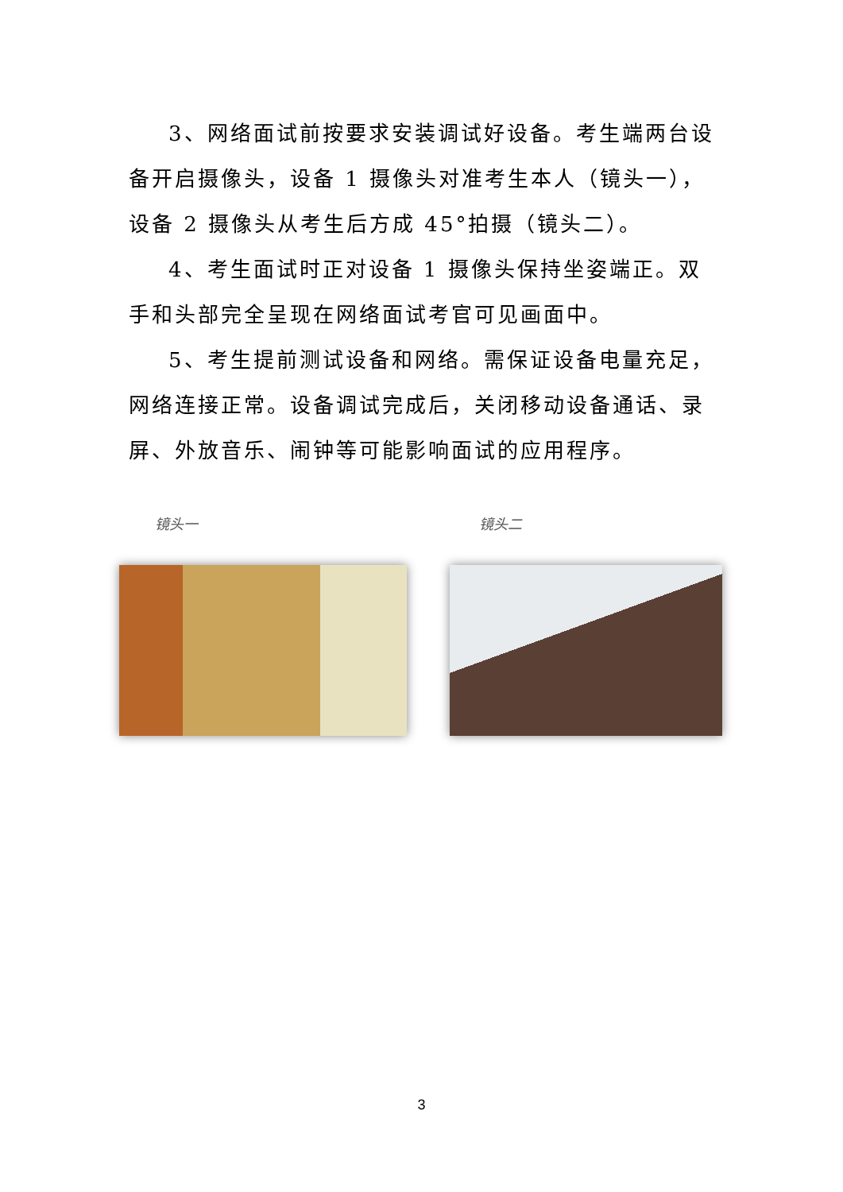3、网络面试前按要求安装调试好设备。考生端两台设备开启摄像头，设备 1 摄像头对准考生本人（镜头一），设备 2 摄像头从考生后方成 45°拍摄（镜头二）。
4、考生面试时正对设备 1 摄像头保持坐姿端正。双手和头部完全呈现在网络面试考官可见画面中。
5、考生提前测试设备和网络。需保证设备电量充足，网络连接正常。设备调试完成后，关闭移动设备通话、录屏、外放音乐、闹钟等可能影响面试的应用程序。
镜头一 镜头二
3